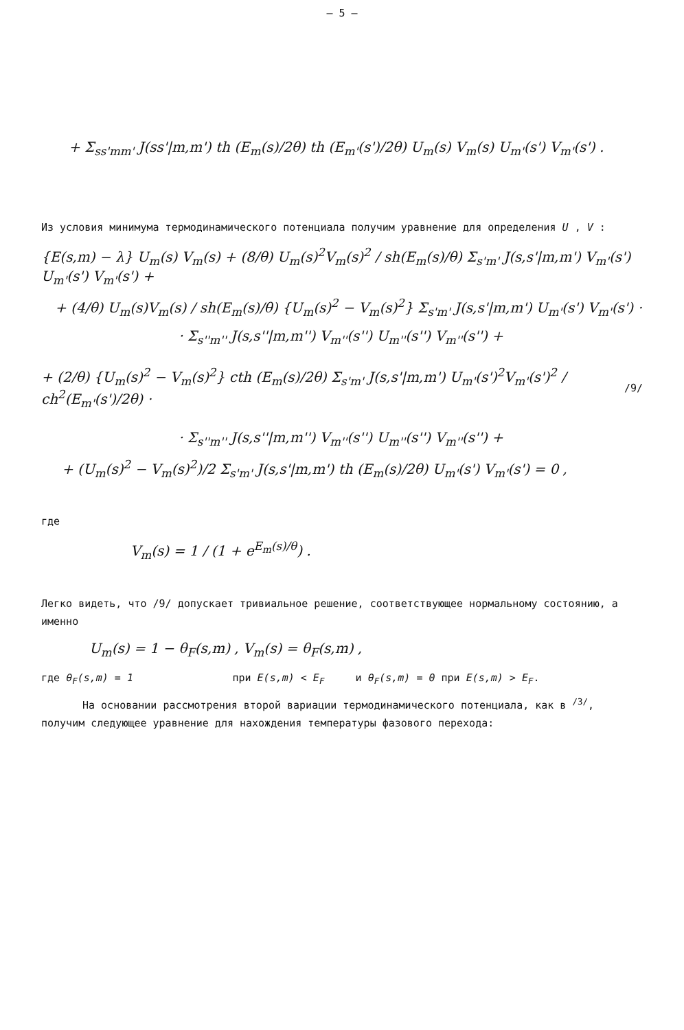– 5 –
+ Σ<sub>ss'mm'</sub> J(ss'|m,m') th (E<sub>m</sub>(s)/2θ) th (E<sub>m'</sub>(s')/2θ) U<sub>m</sub>(s) V<sub>m</sub>(s) U<sub>m'</sub>(s') V<sub>m'</sub>(s') .
Из условия минимума термодинамического потенциала получим уравнение для определения U , V :
{E(s,m) − λ} U<sub>m</sub>(s) V<sub>m</sub>(s) + (8/θ) U<sub>m</sub>(s)<sup>2</sup>V<sub>m</sub>(s)<sup>2</sup> / sh(E<sub>m</sub>(s)/θ) Σ<sub>s'm'</sub> J(s,s'|m,m') V<sub>m'</sub>(s') U<sub>m'</sub>(s') V<sub>m'</sub>(s') +
+ (4/θ) U<sub>m</sub>(s)V<sub>m</sub>(s) / sh(E<sub>m</sub>(s)/θ) {U<sub>m</sub>(s)<sup>2</sup> − V<sub>m</sub>(s)<sup>2</sup>} Σ<sub>s'm'</sub> J(s,s'|m,m') U<sub>m'</sub>(s') V<sub>m'</sub>(s') ·
· Σ<sub>s''m''</sub> J(s,s''|m,m'') V<sub>m''</sub>(s'') U<sub>m''</sub>(s'') V<sub>m''</sub>(s'') +
+ (2/θ) {U<sub>m</sub>(s)<sup>2</sup> − V<sub>m</sub>(s)<sup>2</sup>} cth (E<sub>m</sub>(s)/2θ) Σ<sub>s'm'</sub> J(s,s'|m,m') U<sub>m'</sub>(s')<sup>2</sup>V<sub>m'</sub>(s')<sup>2</sup> / ch<sup>2</sup>(E<sub>m'</sub>(s')/2θ) ·
/9/
· Σ<sub>s''m''</sub> J(s,s''|m,m'') V<sub>m''</sub>(s'') U<sub>m''</sub>(s'') V<sub>m''</sub>(s'') +
+ (U<sub>m</sub>(s)<sup>2</sup> − V<sub>m</sub>(s)<sup>2</sup>)/2 Σ<sub>s'm'</sub> J(s,s'|m,m') th (E<sub>m</sub>(s)/2θ) U<sub>m'</sub>(s') V<sub>m'</sub>(s') = 0 ,
где
V<sub>m</sub>(s) = 1 / (1 + e<sup>E<sub>m</sub>(s)/θ</sup>) .
Легко видеть, что /9/ допускает тривиальное решение, соответствующее нормальному состоянию, а именно
U<sub>m</sub>(s) = 1 − θ<sub>F</sub>(s,m) , V<sub>m</sub>(s) = θ<sub>F</sub>(s,m) ,
где θ<sub>F</sub>(s,m) = 1 при E(s,m) < E<sub>F</sub> и θ<sub>F</sub>(s,m) = 0 при E(s,m) > E<sub>F</sub>.
На основании рассмотрения второй вариации термодинамического потенциала, как в <sup>/3/</sup>, получим следующее уравнение для нахождения температуры фазового перехода: